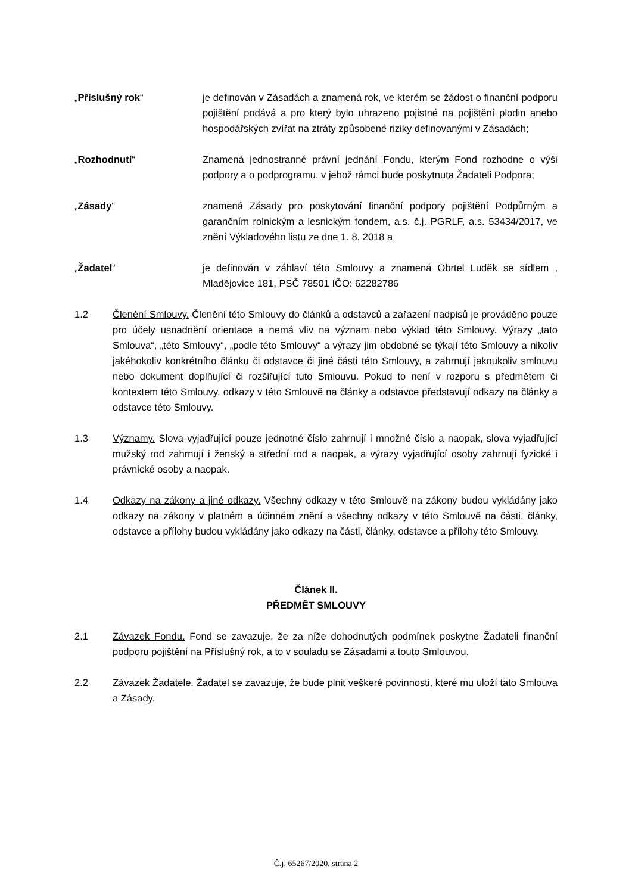„Příslušný rok“ je definován v Zásadách a znamená rok, ve kterém se žádost o finanční podporu pojištění podává a pro který bylo uhrazeno pojistné na pojištění plodin anebo hospodářských zvířat na ztráty způsobené riziky definovanými v Zásadách;
„Rozhodnutí“ Znamená jednostranné právní jednání Fondu, kterým Fond rozhodne o výši podpory a o podprogramu, v jehož rámci bude poskytnuta Žadateli Podpora;
„Zásady“ znamená Zásady pro poskytování finanční podpory pojištění Podpůrným a garančním rolnickým a lesnickým fondem, a.s. č.j. PGRLF, a.s. 53434/2017, ve znění Výkladového listu ze dne 1. 8. 2018 a
„Žadatel“ je definován v záhlaví této Smlouvy a znamená Obrtel Luděk se sídlem , Mladějovice 181, PSČ 78501 IČO: 62282786
1.2 Členění Smlouvy. Členění této Smlouvy do článků a odstavců a zařazení nadpisů je prováděno pouze pro účely usnadnění orientace a nemá vliv na význam nebo výklad této Smlouvy. Výrazy „tato Smlouva“, „této Smlouvy“, „podle této Smlouvy“ a výrazy jim obdobné se týkají této Smlouvy a nikoliv jakéhokoliv konkrétního článku či odstavce či jiné části této Smlouvy, a zahrnují jakoukoliv smlouvu nebo dokument doplňující či rozšiřující tuto Smlouvu. Pokud to není v rozporu s předmětem či kontextem této Smlouvy, odkazy v této Smlouvě na články a odstavce představují odkazy na články a odstavce této Smlouvy.
1.3 Významy. Slova vyjadřující pouze jednotné číslo zahrnují i množné číslo a naopak, slova vyjadřující mužský rod zahrnují i ženský a střední rod a naopak, a výrazy vyjadřující osoby zahrnují fyzické i právnické osoby a naopak.
1.4 Odkazy na zákony a jiné odkazy. Všechny odkazy v této Smlouvě na zákony budou vykládány jako odkazy na zákony v platném a účinném znění a všechny odkazy v této Smlouvě na části, články, odstavce a přílohy budou vykládány jako odkazy na části, články, odstavce a přílohy této Smlouvy.
Článek II.
PŘEDMĚT SMLOUVY
2.1 Závazek Fondu. Fond se zavazuje, že za níže dohodnutých podmínek poskytne Žadateli finanční podporu pojištění na Příslušný rok, a to v souladu se Zásadami a touto Smlouvou.
2.2 Závazek Žadatele. Žadatel se zavazuje, že bude plnit veškeré povinnosti, které mu uloží tato Smlouva a Zásady.
Č.j. 65267/2020, strana 2